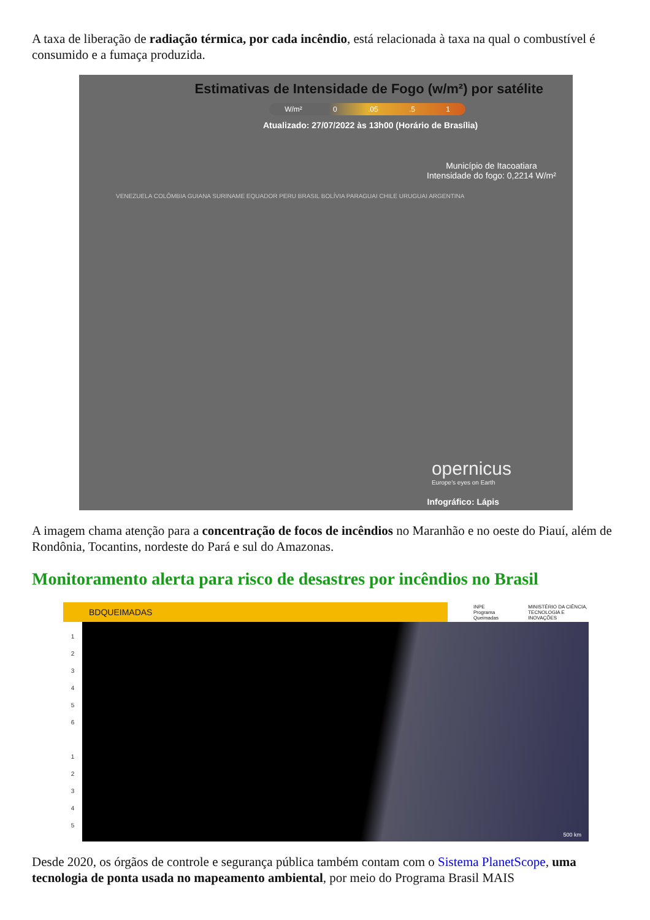A taxa de liberação de radiação térmica, por cada incêndio, está relacionada à taxa na qual o combustível é consumido e a fumaça produzida.
Estimativas de Intensidade de Fogo (w/m²) por satélite
W/m² 0.05.5 1
Atualizado: 27/07/2022 às 13h00 (Horário de Brasília)
Município de Itacoatiara
Intensidade do fogo: 0,2214 W/m²
VENEZUELA COLÔMBIA GUIANA SURINAME EQUADOR PERU BRASIL BOLÍVIA PARAGUAI CHILE URUGUAI ARGENTINA
opernicus
Europe's eyes on Earth
Infográfico: Lápis
A imagem chama atenção para a concentração de focos de incêndios no Maranhão e no oeste do Piauí, além de Rondônia, Tocantins, nordeste do Pará e sul do Amazonas.
Monitoramento alerta para risco de desastres por incêndios no Brasil
BDQUEIMADAS
INPE Programa Queimadas MINISTÉRIO DA CIÊNCIA, TECNOLOGIA E INOVAÇÕES
1
2
3
4
5
6
1
2
3
4
5
500 km
Desde 2020, os órgãos de controle e segurança pública também contam com o Sistema PlanetScope, uma tecnologia de ponta usada no mapeamento ambiental, por meio do Programa Brasil MAIS